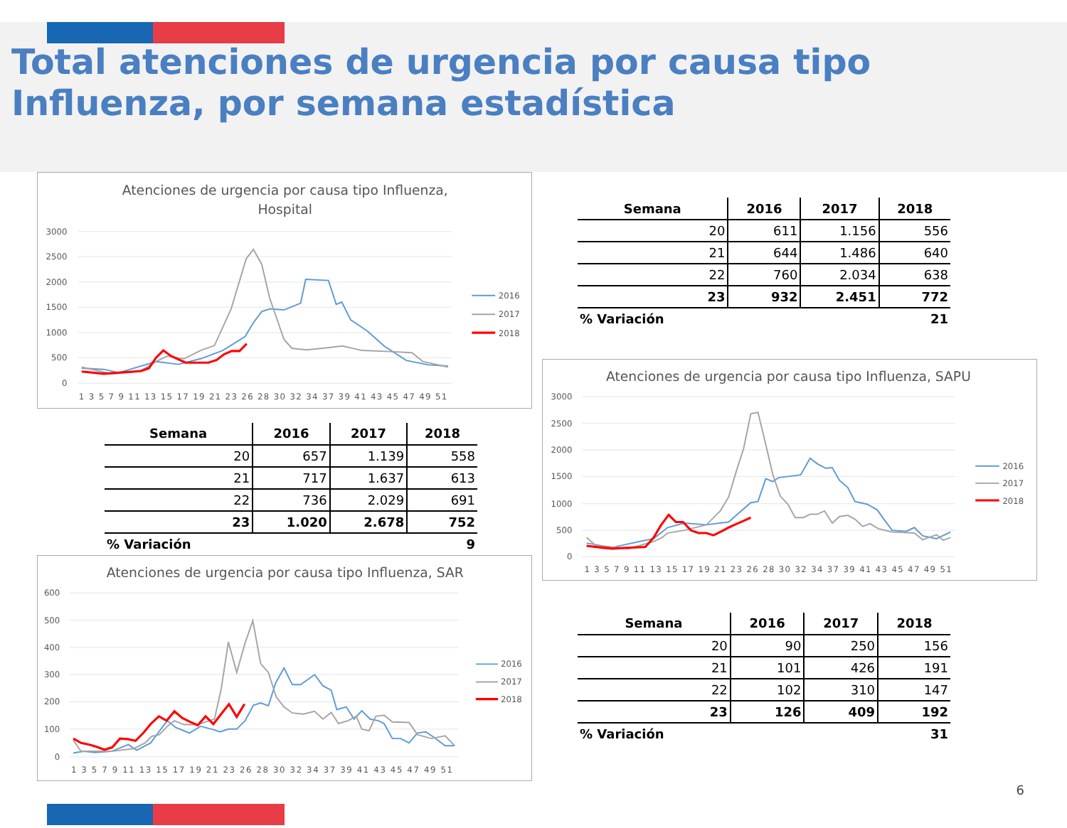Total atenciones de urgencia por causa tipo Influenza, por semana estadística
Atenciones de urgencia por causa tipo Influenza,
Hospital
3000
2500
2000
1500
1000
500
0
1 3 5 7 9 11 13 15 17 19 21 23 26 28 30 32 34 37 39 41 43 45 47 49 51
2016
2017
2018
| Semana | 2016 | 2017 | 2018 |
| --- | --- | --- | --- |
| 20 | 611 | 1.156 | 556 |
| 21 | 644 | 1.486 | 640 |
| 22 | 760 | 2.034 | 638 |
| 23 | 932 | 2.451 | 772 |
| % Variación | | | 21 |
| Semana | 2016 | 2017 | 2018 |
| --- | --- | --- | --- |
| 20 | 657 | 1.139 | 558 |
| 21 | 717 | 1.637 | 613 |
| 22 | 736 | 2.029 | 691 |
| 23 | 1.020 | 2.678 | 752 |
| % Variación | | | 9 |
Atenciones de urgencia por causa tipo Influenza, SAPU
3000
2500
2000
1500
1000
500
0
1 3 5 7 9 11 13 15 17 19 21 23 26 28 30 32 34 37 39 41 43 45 47 49 51
2016
2017
2018
Atenciones de urgencia por causa tipo Influenza, SAR
600
500
400
300
200
100
0
1 3 5 7 9 11 13 15 17 19 21 23 26 28 30 32 34 37 39 41 43 45 47 49 51
2016
2017
2018
| Semana | 2016 | 2017 | 2018 |
| --- | --- | --- | --- |
| 20 | 90 | 250 | 156 |
| 21 | 101 | 426 | 191 |
| 22 | 102 | 310 | 147 |
| 23 | 126 | 409 | 192 |
| % Variación | | | 31 |
6